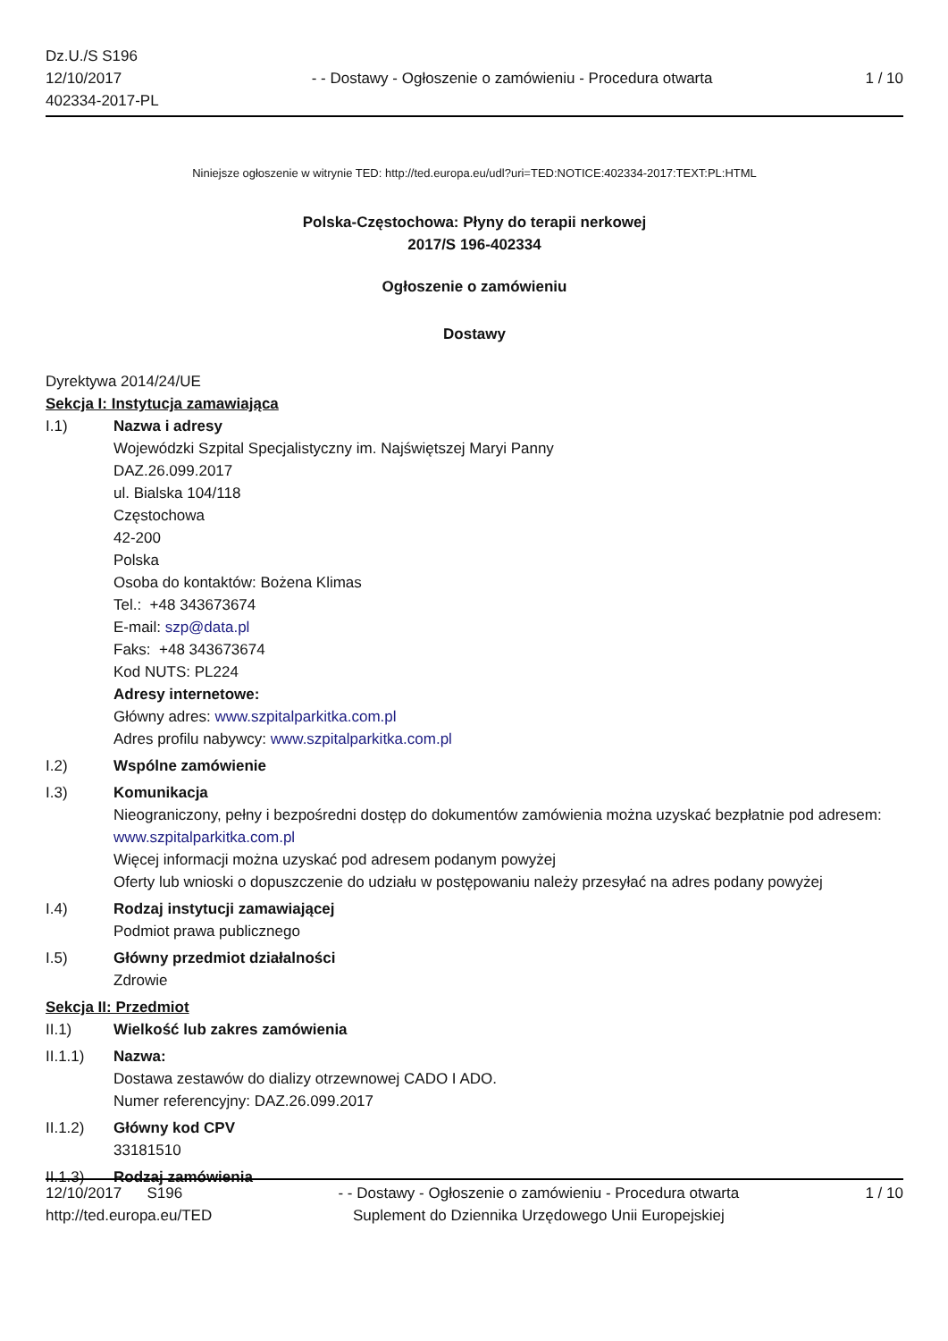Dz.U./S S196
12/10/2017
402334-2017-PL
- - Dostawy - Ogłoszenie o zamówieniu - Procedura otwarta
1 / 10
Niniejsze ogłoszenie w witrynie TED: http://ted.europa.eu/udl?uri=TED:NOTICE:402334-2017:TEXT:PL:HTML
Polska-Częstochowa: Płyny do terapii nerkowej
2017/S 196-402334
Ogłoszenie o zamówieniu
Dostawy
Dyrektywa 2014/24/UE
Sekcja I: Instytucja zamawiająca
I.1) Nazwa i adresy
Wojewódzki Szpital Specjalistyczny im. Najświętszej Maryi Panny
DAZ.26.099.2017
ul. Bialska 104/118
Częstochowa
42-200
Polska
Osoba do kontaktów: Bożena Klimas
Tel.: +48 343673674
E-mail: szp@data.pl
Faks: +48 343673674
Kod NUTS: PL224
Adresy internetowe:
Główny adres: www.szpitalparkitka.com.pl
Adres profilu nabywcy: www.szpitalparkitka.com.pl
I.2) Wspólne zamówienie
I.3) Komunikacja
Nieograniczony, pełny i bezpośredni dostęp do dokumentów zamówienia można uzyskać bezpłatnie pod adresem: www.szpitalparkitka.com.pl
Więcej informacji można uzyskać pod adresem podanym powyżej
Oferty lub wnioski o dopuszczenie do udziału w postępowaniu należy przesyłać na adres podany powyżej
I.4) Rodzaj instytucji zamawiającej
Podmiot prawa publicznego
I.5) Główny przedmiot działalności
Zdrowie
Sekcja II: Przedmiot
II.1) Wielkość lub zakres zamówienia
II.1.1) Nazwa:
Dostawa zestawów do dializy otrzewnowej CADO I ADO.
Numer referencyjny: DAZ.26.099.2017
II.1.2) Główny kod CPV
33181510
II.1.3) Rodzaj zamówienia
12/10/2017 S196
http://ted.europa.eu/TED
- - Dostawy - Ogłoszenie o zamówieniu - Procedura otwarta
Suplement do Dziennika Urzędowego Unii Europejskiej
1 / 10